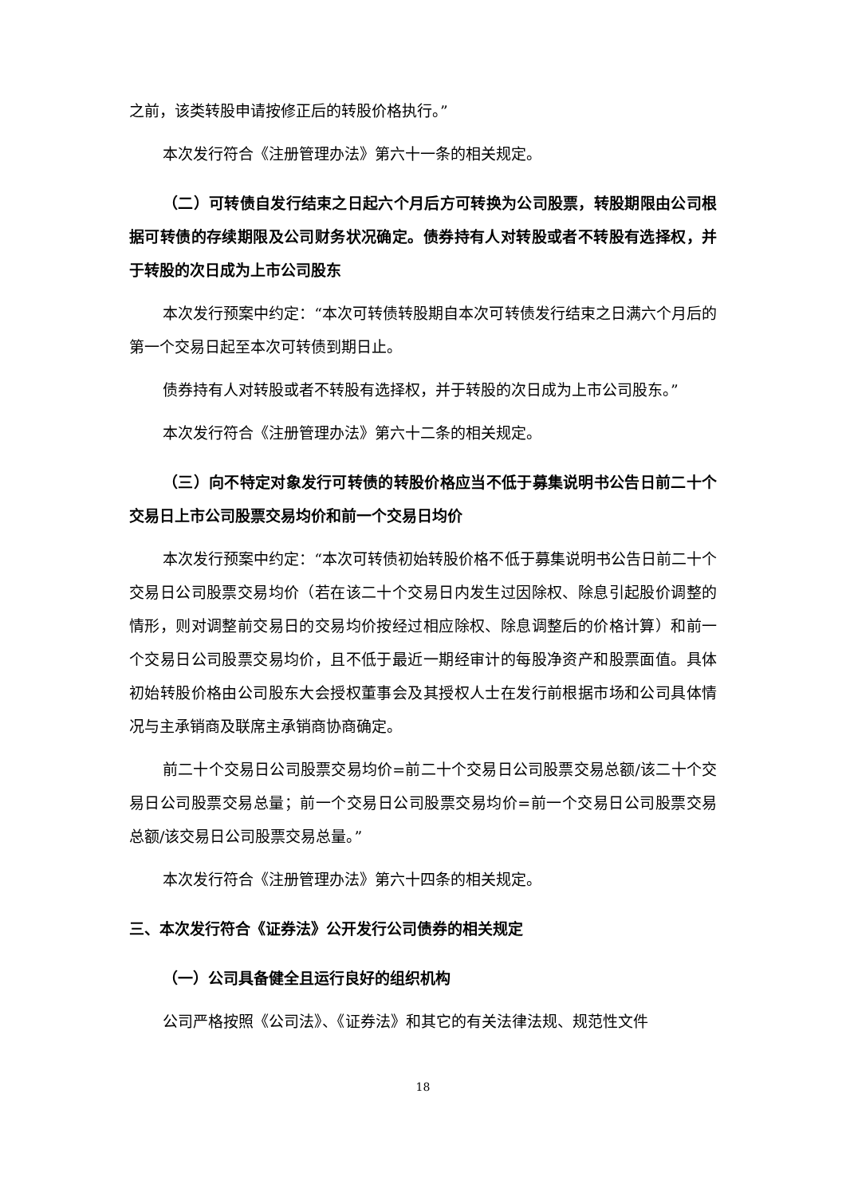之前，该类转股申请按修正后的转股价格执行。”
本次发行符合《注册管理办法》第六十一条的相关规定。
（二）可转债自发行结束之日起六个月后方可转换为公司股票，转股期限由公司根据可转债的存续期限及公司财务状况确定。债券持有人对转股或者不转股有选择权，并于转股的次日成为上市公司股东
本次发行预案中约定：“本次可转债转股期自本次可转债发行结束之日满六个月后的第一个交易日起至本次可转债到期日止。
债券持有人对转股或者不转股有选择权，并于转股的次日成为上市公司股东。”
本次发行符合《注册管理办法》第六十二条的相关规定。
（三）向不特定对象发行可转债的转股价格应当不低于募集说明书公告日前二十个交易日上市公司股票交易均价和前一个交易日均价
本次发行预案中约定：“本次可转债初始转股价格不低于募集说明书公告日前二十个交易日公司股票交易均价（若在该二十个交易日内发生过因除权、除息引起股价调整的情形，则对调整前交易日的交易均价按经过相应除权、除息调整后的价格计算）和前一个交易日公司股票交易均价，且不低于最近一期经审计的每股净资产和股票面值。具体初始转股价格由公司股东大会授权董事会及其授权人士在发行前根据市场和公司具体情况与主承销商及联席主承销商协商确定。
前二十个交易日公司股票交易均价=前二十个交易日公司股票交易总额/该二十个交易日公司股票交易总量；前一个交易日公司股票交易均价=前一个交易日公司股票交易总额/该交易日公司股票交易总量。”
本次发行符合《注册管理办法》第六十四条的相关规定。
三、本次发行符合《证券法》公开发行公司债券的相关规定
（一）公司具备健全且运行良好的组织机构
公司严格按照《公司法》、《证券法》和其它的有关法律法规、规范性文件
18